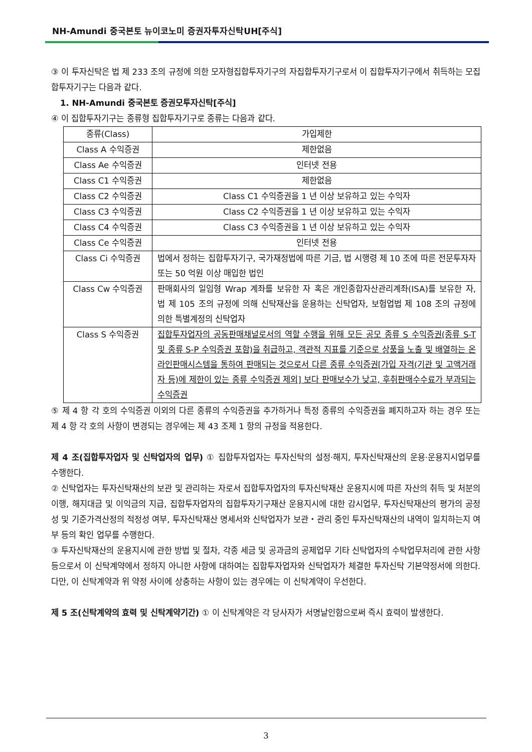NH-Amundi 중국본토 뉴이코노미 증권자투자신탁UH[주식]
③ 이 투자신탁은 법 제 233 조의 규정에 의한 모자형집합투자기구의 자집합투자기구로서 이 집합투자기구에서 취득하는 모집합투자기구는 다음과 같다.
1. NH-Amundi 중국본토 증권모투자신탁[주식]
④ 이 집합투자기구는 종류형 집합투자기구로 종류는 다음과 같다.
| 종류(Class) | 가입제한 |
| Class A 수익증권 | 제한없음 |
| Class Ae 수익증권 | 인터넷 전용 |
| Class C1 수익증권 | 제한없음 |
| Class C2 수익증권 | Class C1 수익증권을 1 년 이상 보유하고 있는 수익자 |
| Class C3 수익증권 | Class C2 수익증권을 1 년 이상 보유하고 있는 수익자 |
| Class C4 수익증권 | Class C3 수익증권을 1 년 이상 보유하고 있는 수익자 |
| Class Ce 수익증권 | 인터넷 전용 |
| Class Ci 수익증권 | 법에서 정하는 집합투자기구, 국가재정법에 따른 기금, 법 시행령 제 10 조에 따른 전문투자자 또는 50 억원 이상 매입한 법인 |
| Class Cw 수익증권 | 판매회사의 일임형 Wrap 계좌를 보유한 자 혹은 개인종합자산관리계좌(ISA)를 보유한 자, 법 제 105 조의 규정에 의해 신탁재산을 운용하는 신탁업자, 보험업법 제 108 조의 규정에 의한 특별계정의 신탁업자 |
| Class S 수익증권 | 집합투자업자의 공동판매채널로서의 역할 수행을 위해 모든 공모 종류 S 수익증권(종류 S-T 및 종류 S-P 수익증권 포함)을 취급하고, 객관적 지표를 기준으로 상품을 노출 및 배열하는 온라인판매시스템을 통하여 판매되는 것으로서 다른 종류 수익증권[가입 자격(기관 및 고액거래자 등)에 제한이 있는 종류 수익증권 제외] 보다 판매보수가 낮고, 후취판매수수료가 부과되는 수익증권 |
⑤ 제 4 항 각 호의 수익증권 이외의 다른 종류의 수익증권을 추가하거나 특정 종류의 수익증권을 폐지하고자 하는 경우 또는 제 4 항 각 호의 사항이 변경되는 경우에는 제 43 조제 1 항의 규정을 적용한다.
제 4 조(집합투자업자 및 신탁업자의 업무) ① 집합투자업자는 투자신탁의 설정·해지, 투자신탁재산의 운용·운용지시업무를 수행한다.
② 신탁업자는 투자신탁재산의 보관 및 관리하는 자로서 집합투자업자의 투자신탁재산 운용지시에 따른 자산의 취득 및 처분의 이행, 해지대금 및 이익금의 지급, 집합투자업자의 집합투자기구재산 운용지시에 대한 감시업무, 투자신탁재산의 평가의 공정성 및 기준가격산정의 적정성 여부, 투자신탁재산 명세서와 신탁업자가 보관・관리 중인 투자신탁재산의 내역이 일치하는지 여부 등의 확인 업무를 수행한다.
③ 투자신탁재산의 운용지시에 관한 방법 및 절차, 각종 세금 및 공과금의 공제업무 기타 신탁업자의 수탁업무처리에 관한 사항 등으로서 이 신탁계약에서 정하지 아니한 사항에 대하여는 집합투자업자와 신탁업자가 체결한 투자신탁 기본약정서에 의한다. 다만, 이 신탁계약과 위 약정 사이에 상충하는 사항이 있는 경우에는 이 신탁계약이 우선한다.
제 5 조(신탁계약의 효력 및 신탁계약기간) ① 이 신탁계약은 각 당사자가 서명날인함으로써 즉시 효력이 발생한다.
3